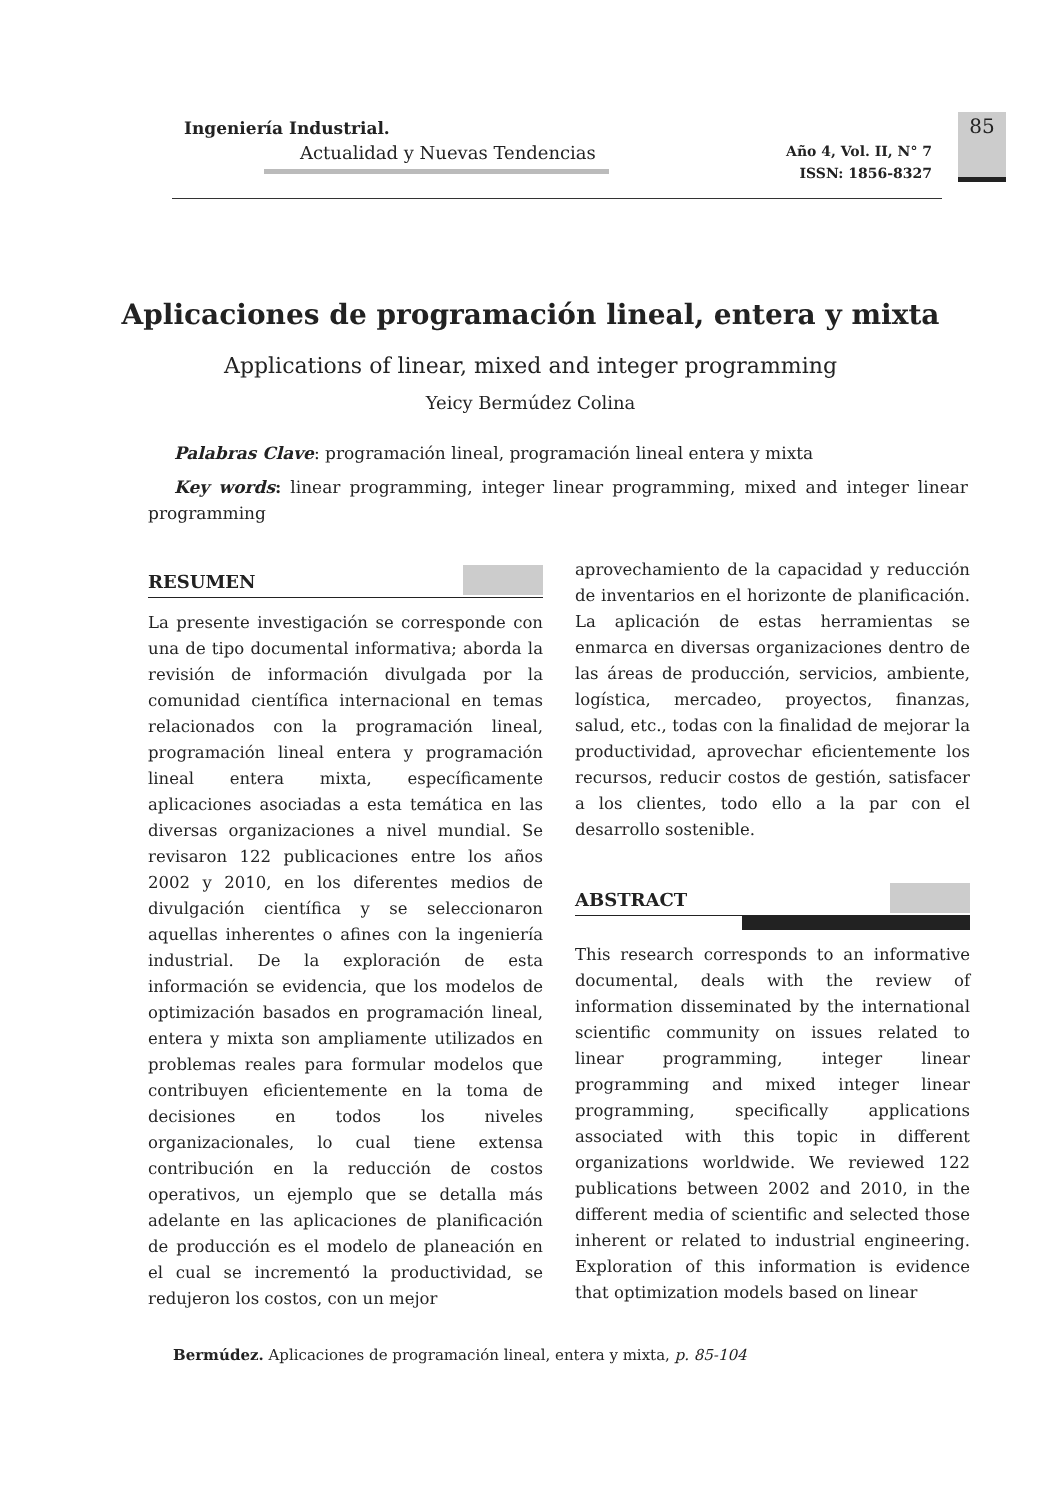Ingeniería Industrial.
Actualidad y Nuevas Tendencias
Año 4, Vol. II, N° 7
ISSN: 1856-8327
85
Aplicaciones de programación lineal, entera y mixta
Applications of linear, mixed and integer programming
Yeicy Bermúdez Colina
Palabras Clave: programación lineal, programación lineal entera y mixta
Key words: linear programming, integer linear programming, mixed and integer linear programming
RESUMEN
La presente investigación se corresponde con una de tipo documental informativa; aborda la revisión de información divulgada por la comunidad científica internacional en temas relacionados con la programación lineal, programación lineal entera y programación lineal entera mixta, específicamente aplicaciones asociadas a esta temática en las diversas organizaciones a nivel mundial. Se revisaron 122 publicaciones entre los años 2002 y 2010, en los diferentes medios de divulgación científica y se seleccionaron aquellas inherentes o afines con la ingeniería industrial. De la exploración de esta información se evidencia, que los modelos de optimización basados en programación lineal, entera y mixta son ampliamente utilizados en problemas reales para formular modelos que contribuyen eficientemente en la toma de decisiones en todos los niveles organizacionales, lo cual tiene extensa contribución en la reducción de costos operativos, un ejemplo que se detalla más adelante en las aplicaciones de planificación de producción es el modelo de planeación en el cual se incrementó la productividad, se redujeron los costos, con un mejor
aprovechamiento de la capacidad y reducción de inventarios en el horizonte de planificación. La aplicación de estas herramientas se enmarca en diversas organizaciones dentro de las áreas de producción, servicios, ambiente, logística, mercadeo, proyectos, finanzas, salud, etc., todas con la finalidad de mejorar la productividad, aprovechar eficientemente los recursos, reducir costos de gestión, satisfacer a los clientes, todo ello a la par con el desarrollo sostenible.
ABSTRACT
This research corresponds to an informative documental, deals with the review of information disseminated by the international scientific community on issues related to linear programming, integer linear programming and mixed integer linear programming, specifically applications associated with this topic in different organizations worldwide. We reviewed 122 publications between 2002 and 2010, in the different media of scientific and selected those inherent or related to industrial engineering. Exploration of this information is evidence that optimization models based on linear
Bermúdez. Aplicaciones de programación lineal, entera y mixta, p. 85-104